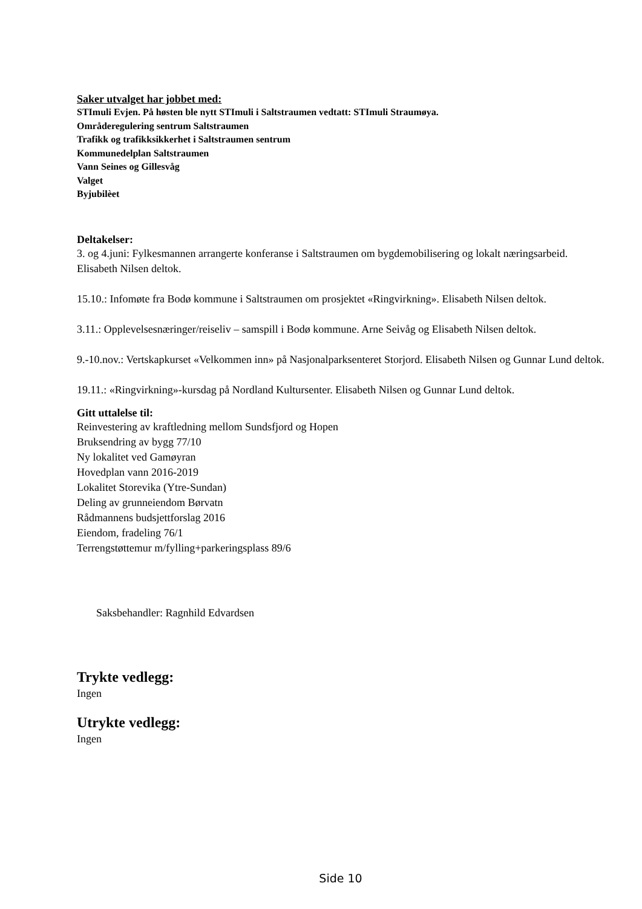Saker utvalget har jobbet med:
STImuli Evjen. På høsten ble nytt STImuli i Saltstraumen vedtatt: STImuli Straumøya.
Områderegulering sentrum Saltstraumen
Trafikk og trafikksikkerhet i Saltstraumen sentrum
Kommunedelplan Saltstraumen
Vann Seines og Gillesvåg
Valget
Byjubilèet
Deltakelser:
3. og 4.juni: Fylkesmannen arrangerte konferanse i Saltstraumen om bygdemobilisering og lokalt næringsarbeid. Elisabeth Nilsen deltok.
15.10.: Infomøte fra Bodø kommune i Saltstraumen om prosjektet «Ringvirkning». Elisabeth Nilsen deltok.
3.11.: Opplevelsesnæringer/reiseliv – samspill i Bodø kommune. Arne Seivåg og Elisabeth Nilsen deltok.
9.-10.nov.: Vertskapkurset «Velkommen inn» på Nasjonalparksenteret Storjord. Elisabeth Nilsen og Gunnar Lund deltok.
19.11.: «Ringvirkning»-kursdag på Nordland Kultursenter. Elisabeth Nilsen og Gunnar Lund deltok.
Gitt uttalelse til:
Reinvestering av kraftledning mellom Sundsfjord og Hopen
Bruksendring av bygg 77/10
Ny lokalitet ved Gamøyran
Hovedplan vann 2016-2019
Lokalitet Storevika (Ytre-Sundan)
Deling av grunneiendom Børvatn
Rådmannens budsjettforslag 2016
Eiendom, fradeling 76/1
Terrengstøttemur m/fylling+parkeringsplass 89/6
Saksbehandler: Ragnhild Edvardsen
Trykte vedlegg:
Ingen
Utrykte vedlegg:
Ingen
Side 10